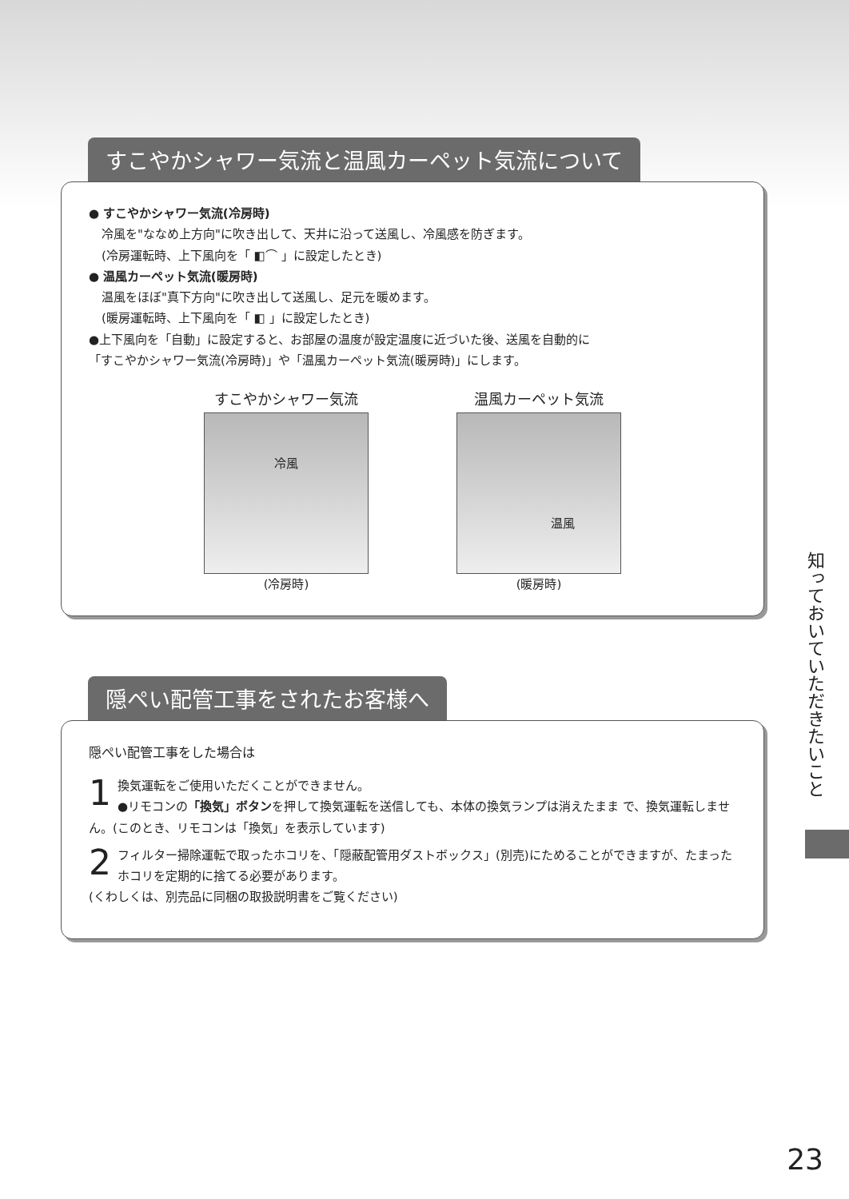すこやかシャワー気流と温風カーペット気流について
● すこやかシャワー気流(冷房時)
冷風を"ななめ上方向"に吹き出して、天井に沿って送風し、冷風感を防ぎます。
(冷房運転時、上下風向を「 ◧⌒ 」に設定したとき)
● 温風カーペット気流(暖房時)
温風をほぼ"真下方向"に吹き出して送風し、足元を暖めます。
(暖房運転時、上下風向を「 ◧ 」に設定したとき)
●上下風向を「自動」に設定すると、お部屋の温度が設定温度に近づいた後、送風を自動的に
「すこやかシャワー気流(冷房時)」や「温風カーペット気流(暖房時)」にします。
すこやかシャワー気流
冷風
(冷房時)
温風カーペット気流
温風
(暖房時)
隠ぺい配管工事をされたお客様へ
隠ぺい配管工事をした場合は
1 換気運転をご使用いただくことができません。
●リモコンの「換気」ボタンを押して換気運転を送信しても、本体の換気ランプは消えたまま で、換気運転しません。(このとき、リモコンは「換気」を表示しています)
2 フィルター掃除運転で取ったホコリを、「隠蔽配管用ダストボックス」(別売)にためることができますが、たまったホコリを定期的に捨てる必要があります。
(くわしくは、別売品に同梱の取扱説明書をご覧ください)
知っておいていただきたいこと
23